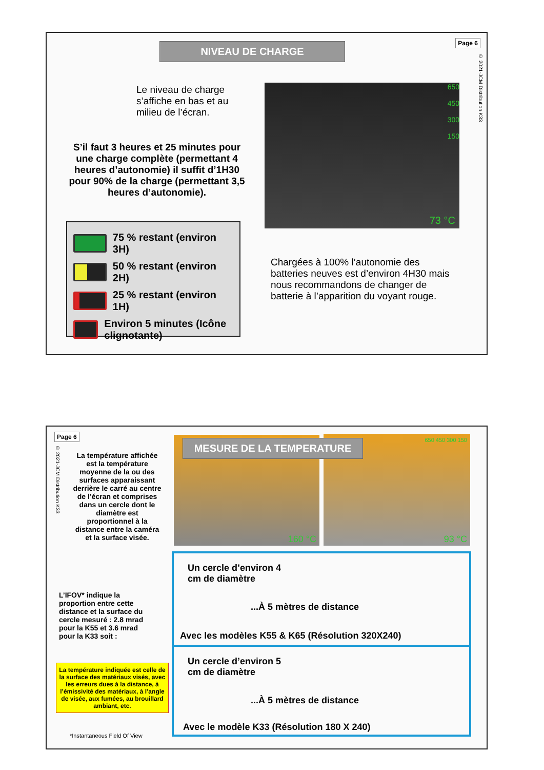NIVEAU DE CHARGE Page 6
© 2021-JCM Distribution K33
Le niveau de charge s’affiche en bas et au milieu de l’écran.
S’il faut 3 heures et 25 minutes pour une charge complète (permettant 4 heures d’autonomie) il suffit d’1H30 pour 90% de la charge (permettant 3,5 heures d’autonomie).
650
450
300
150
73 °C
75 % restant (environ 3H)
50 % restant (environ 2H)
25 % restant (environ 1H)
Environ 5 minutes (Icône clignotante)
Chargées à 100% l’autonomie des batteries neuves est d’environ 4H30 mais nous recommandons de changer de batterie à l’apparition du voyant rouge.
Page 6
© 2021-JCM Distribution K33
160 °C
650 450 300 150
93 °C
MESURE DE LA TEMPERATURE
La température affichée est la température moyenne de la ou des surfaces apparaissant derrière le carré au centre de l’écran et comprises dans un cercle dont le diamètre est proportionnel à la distance entre la caméra et la surface visée.
L’IFOV* indique la proportion entre cette distance et la surface du cercle mesuré : 2.8 mrad pour la K55 et 3.6 mrad pour la K33 soit :
La température indiquée est celle de la surface des matériaux visés, avec les erreurs dues à la distance, à l’émissivité des matériaux, à l’angle de visée, aux fumées, au brouillard ambiant, etc.
*Instantaneous Field Of View
Un cercle d’environ 4
cm de diamètre
...À 5 mètres de distance
Avec les modèles K55 & K65 (Résolution 320X240)
Un cercle d’environ 5
cm de diamètre
...À 5 mètres de distance
Avec le modèle K33 (Résolution 180 X 240)